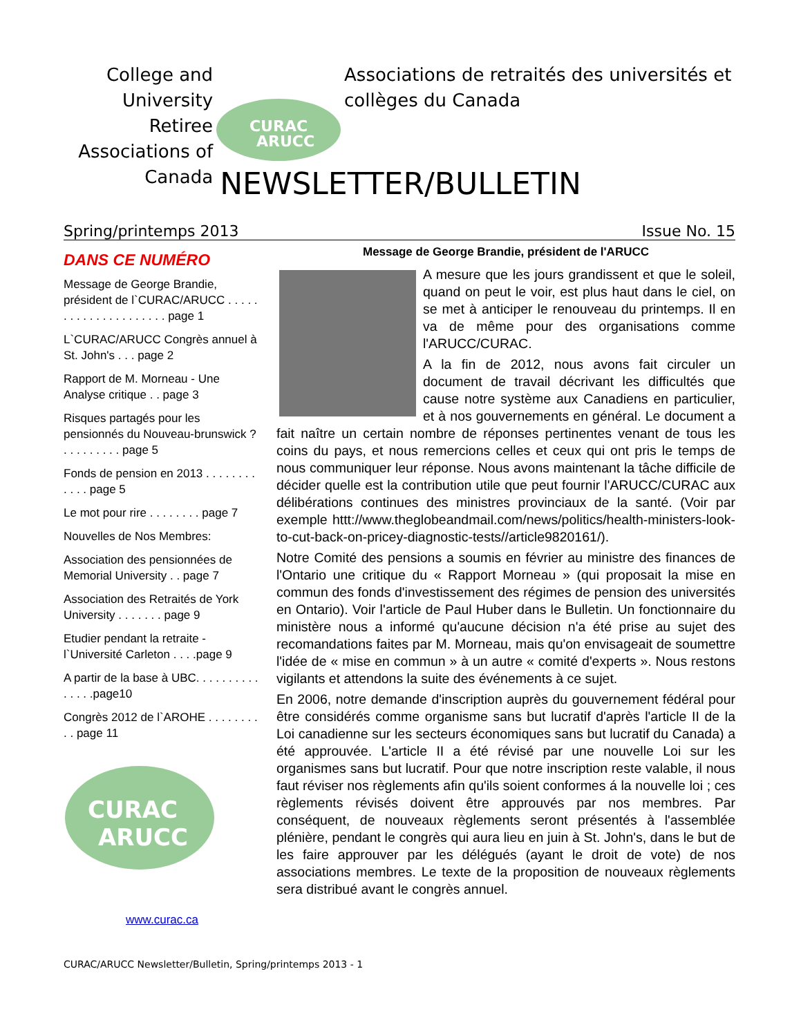College and University Retiree Associations of Canada
CURAC
ARUCC
Associations de retraités des universités et collèges du Canada
NEWSLETTER/BULLETIN
Spring/printemps 2013 Issue No. 15
DANS CE NUMÉRO
Message de George Brandie, président de l`CURAC/ARUCC . . . . . . . . . . . . . . . . . . . . . page 1
L`CURAC/ARUCC Congrès annuel à St. John's . . . page 2
Rapport de M. Morneau - Une Analyse critique . . page 3
Risques partagés pour les pensionnés du Nouveau-brunswick ? . . . . . . . . . page 5
Fonds de pension en 2013 . . . . . . . . . . . . page 5
Le mot pour rire . . . . . . . . page 7
Nouvelles de Nos Membres:
Association des pensionnées de Memorial University . . page 7
Association des Retraités de York University . . . . . . . page 9
Etudier pendant la retraite - l`Université Carleton . . . .page 9
A partir de la base à UBC. . . . . . . . . . . . . . .page10
Congrès 2012 de l`AROHE . . . . . . . . . . page 11
CURAC
ARUCC
www.curac.ca
Message de George Brandie, président de l'ARUCC
A mesure que les jours grandissent et que le soleil, quand on peut le voir, est plus haut dans le ciel, on se met à anticiper le renouveau du printemps. Il en va de même pour des organisations comme l'ARUCC/CURAC.
A la fin de 2012, nous avons fait circuler un document de travail décrivant les difficultés que cause notre système aux Canadiens en particulier, et à nos gouvernements en général. Le document a fait naître un certain nombre de réponses pertinentes venant de tous les coins du pays, et nous remercions celles et ceux qui ont pris le temps de nous communiquer leur réponse. Nous avons maintenant la tâche difficile de décider quelle est la contribution utile que peut fournir l'ARUCC/CURAC aux délibérations continues des ministres provinciaux de la santé. (Voir par exemple httt://www.theglobeandmail.com/news/politics/health-ministers-look-to-cut-back-on-pricey-diagnostic-tests//article9820161/).
Notre Comité des pensions a soumis en février au ministre des finances de l'Ontario une critique du « Rapport Morneau » (qui proposait la mise en commun des fonds d'investissement des régimes de pension des universités en Ontario). Voir l'article de Paul Huber dans le Bulletin. Un fonctionnaire du ministère nous a informé qu'aucune décision n'a été prise au sujet des recomandations faites par M. Morneau, mais qu'on envisageait de soumettre l'idée de « mise en commun » à un autre « comité d'experts ». Nous restons vigilants et attendons la suite des événements à ce sujet.
En 2006, notre demande d'inscription auprès du gouvernement fédéral pour être considérés comme organisme sans but lucratif d'après l'article II de la Loi canadienne sur les secteurs économiques sans but lucratif du Canada) a été approuvée. L'article II a été révisé par une nouvelle Loi sur les organismes sans but lucratif. Pour que notre inscription reste valable, il nous faut réviser nos règlements afin qu'ils soient conformes á la nouvelle loi ; ces règlements révisés doivent être approuvés par nos membres. Par conséquent, de nouveaux règlements seront présentés à l'assemblée plénière, pendant le congrès qui aura lieu en juin à St. John's, dans le but de les faire approuver par les délégués (ayant le droit de vote) de nos associations membres. Le texte de la proposition de nouveaux règlements sera distribué avant le congrès annuel.
CURAC/ARUCC Newsletter/Bulletin, Spring/printemps 2013 - 1